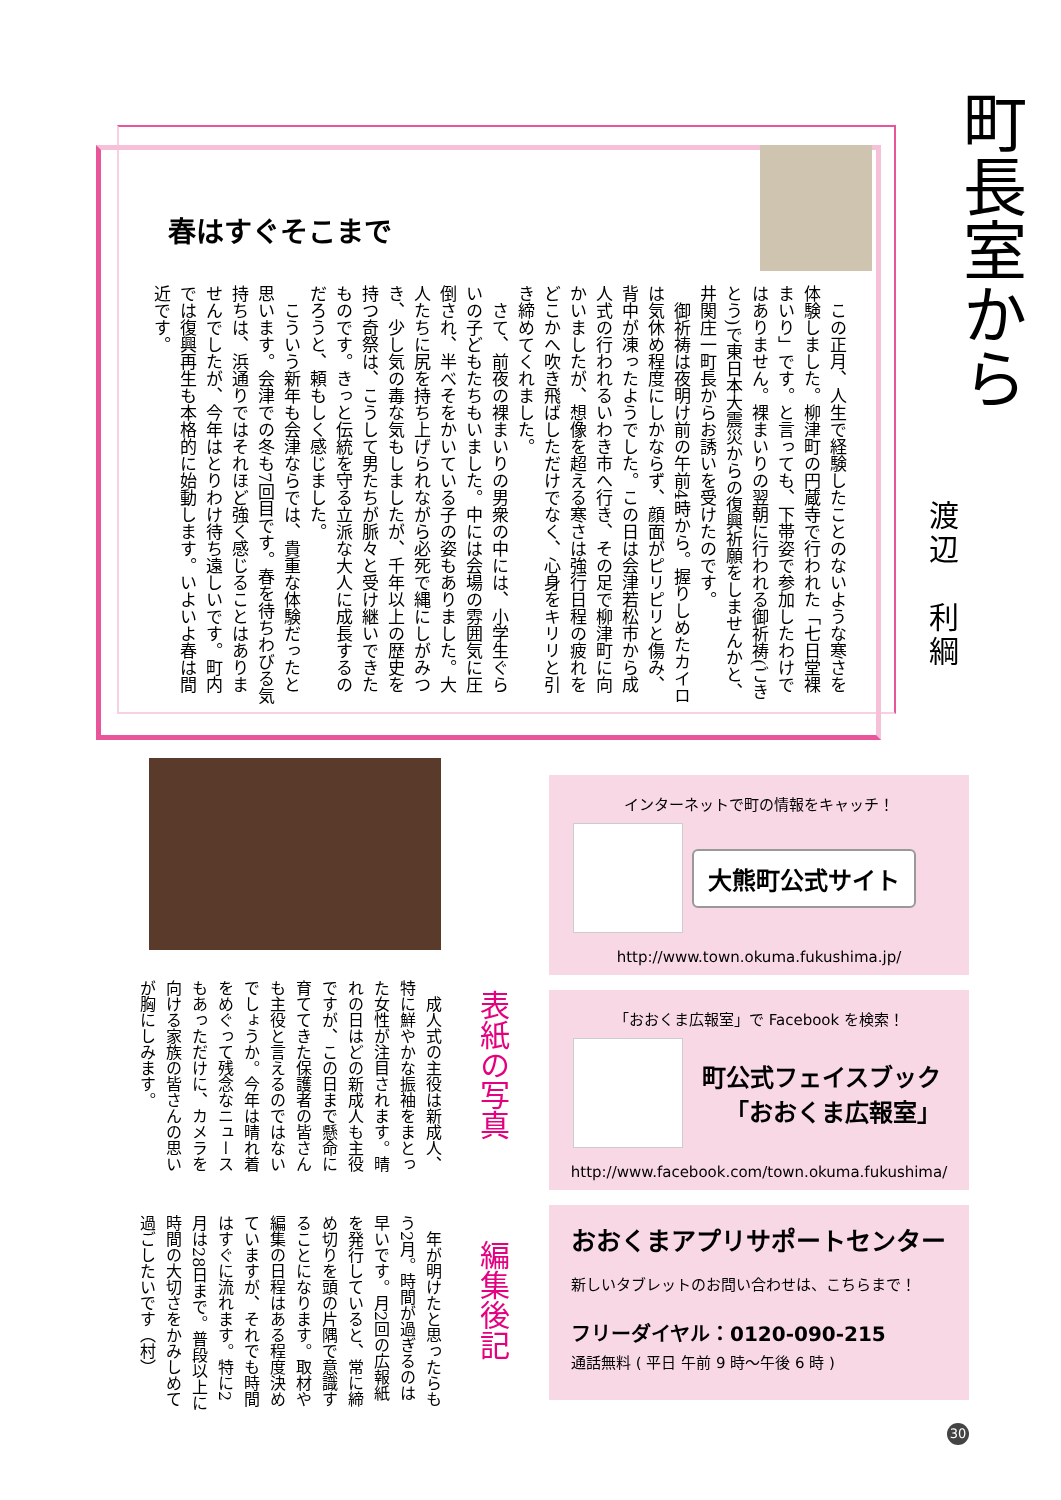町長室から
春はすぐそこまで
渡辺　利綱
　この正月、人生で経験したことのないような寒さを体験しました。柳津町の円蔵寺で行われた「七日堂裸まいり」です。と言っても、下帯姿で参加したわけではありません。裸まいりの翌朝に行われる御祈祷(ごきとう)で東日本大震災からの復興祈願をしませんかと、井関庄一町長からお誘いを受けたのです。
　御祈祷は夜明け前の午前4時から。握りしめたカイロは気休め程度にしかならず、顔面がピリピリと傷み、背中が凍ったようでした。この日は会津若松市から成人式の行われるいわき市へ行き、その足で柳津町に向かいましたが、想像を超える寒さは強行日程の疲れをどこかへ吹き飛ばしただけでなく、心身をキリリと引き締めてくれました。
　さて、前夜の裸まいりの男衆の中には、小学生ぐらいの子どもたちもいました。中には会場の雰囲気に圧倒され、半べそをかいている子の姿もありました。大人たちに尻を持ち上げられながら必死で縄にしがみつき、少し気の毒な気もしましたが、千年以上の歴史を持つ奇祭は、こうして男たちが脈々と受け継いできたものです。きっと伝統を守る立派な大人に成長するのだろうと、頼もしく感じました。
　こういう新年も会津ならでは、貴重な体験だったと思います。会津での冬も7回目です。春を待ちわびる気持ちは、浜通りではそれほど強く感じることはありませんでしたが、今年はとりわけ待ち遠しいです。町内では復興再生も本格的に始動します。いよいよ春は間近です。
表紙の写真
　成人式の主役は新成人、特に鮮やかな振袖をまとった女性が注目されます。晴れの日はどの新成人も主役ですが、この日まで懸命に育ててきた保護者の皆さんも主役と言えるのではないでしょうか。今年は晴れ着をめぐって残念なニュースもあっただけに、カメラを向ける家族の皆さんの思いが胸にしみます。
編集後記
　年が明けたと思ったらもう2月。時間が過ぎるのは早いです。月2回の広報紙を発行していると、常に締め切りを頭の片隅で意識することになります。取材や編集の日程はある程度決めていますが、それでも時間はすぐに流れます。特に2月は28日まで。普段以上に時間の大切さをかみしめて過ごしたいです（村）
インターネットで町の情報をキャッチ！
大熊町公式サイト
http://www.town.okuma.fukushima.jp/
「おおくま広報室」で Facebook を検索！
町公式フェイスブック
「おおくま広報室」
http://www.facebook.com/town.okuma.fukushima/
おおくまアプリサポートセンター
新しいタブレットのお問い合わせは、こちらまで！
フリーダイヤル：0120-090-215
通話無料 ( 平日 午前 9 時～午後 6 時 )
30